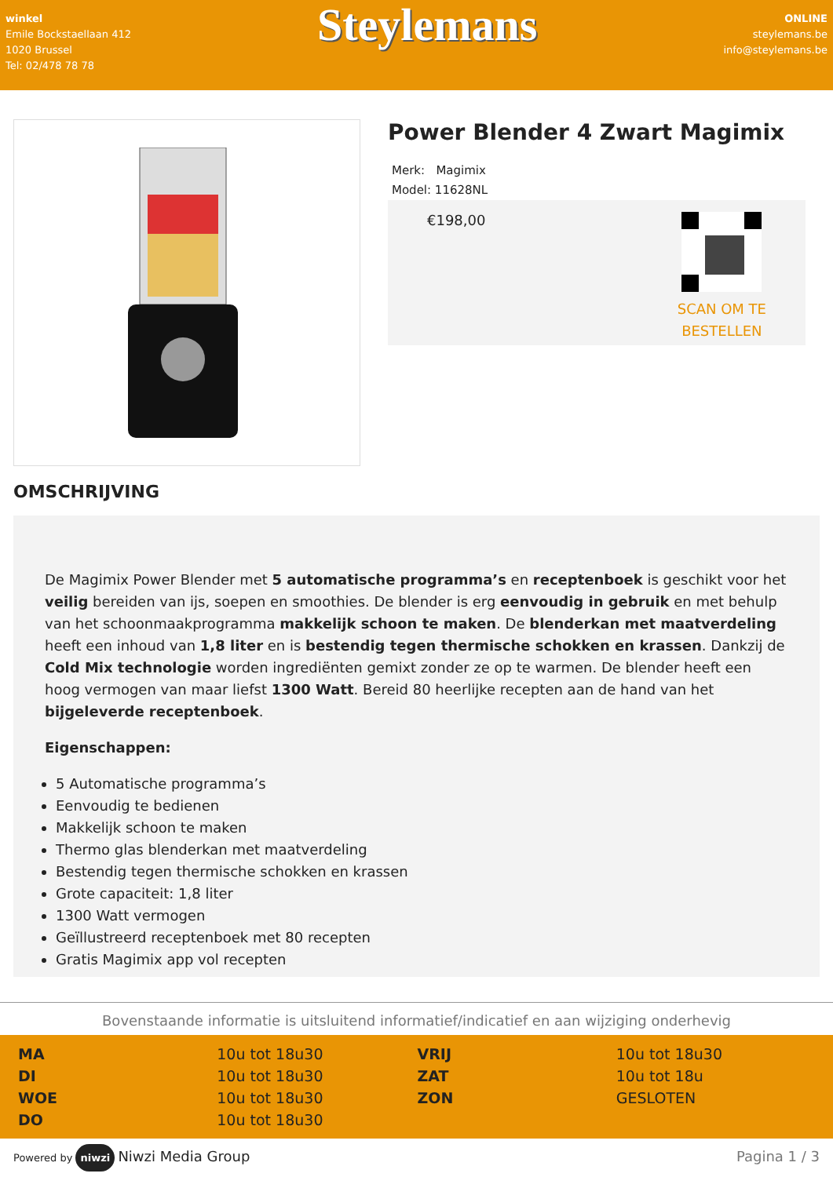winkel
Emile Bockstaellaan 412
1020 Brussel
Tel: 02/478 78 78
Steylemans
ONLINE
steylemans.be
info@steylemans.be
Power Blender 4 Zwart Magimix
Merk: Magimix
Model: 11628NL
€198,00
SCAN OM TE
BESTELLEN
OMSCHRIJVING
De Magimix Power Blender met 5 automatische programma’s en receptenboek is geschikt voor het veilig bereiden van ijs, soepen en smoothies. De blender is erg eenvoudig in gebruik en met behulp van het schoonmaakprogramma makkelijk schoon te maken. De blenderkan met maatverdeling heeft een inhoud van 1,8 liter en is bestendig tegen thermische schokken en krassen. Dankzij de Cold Mix technologie worden ingrediënten gemixt zonder ze op te warmen. De blender heeft een hoog vermogen van maar liefst 1300 Watt. Bereid 80 heerlijke recepten aan de hand van het bijgeleverde receptenboek.
Eigenschappen:
5 Automatische programma’s
Eenvoudig te bedienen
Makkelijk schoon te maken
Thermo glas blenderkan met maatverdeling
Bestendig tegen thermische schokken en krassen
Grote capaciteit: 1,8 liter
1300 Watt vermogen
Geïllustreerd receptenboek met 80 recepten
Gratis Magimix app vol recepten
Bovenstaande informatie is uitsluitend informatief/indicatief en aan wijziging onderhevig
| MA | 10u tot 18u30 | VRIJ | 10u tot 18u30 |
| DI | 10u tot 18u30 | ZAT | 10u tot 18u |
| WOE | 10u tot 18u30 | ZON | GESLOTEN |
| DO | 10u tot 18u30 | | |
Powered by niwzi Niwzi Media Group
Pagina 1 / 3